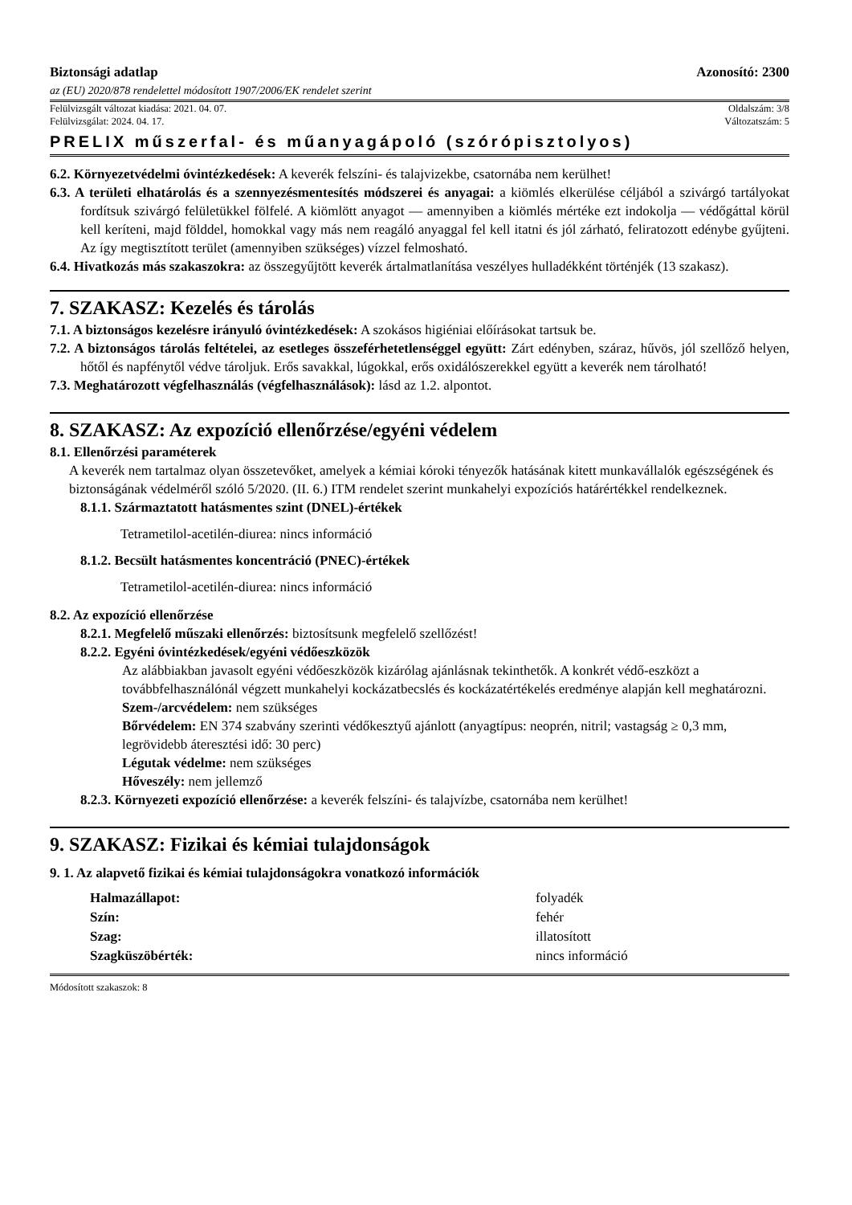Biztonsági adatlap Azonosító: 2300
az (EU) 2020/878 rendelettel módosított 1907/2006/EK rendelet szerint
Felülvizsgált változat kiadása: 2021. 04. 07. Oldalszám: 3/8
Felülvizsgálat: 2024. 04. 17. Változatszám: 5
PRELIX műszerfal- és műanyagápoló (szórópisztolyos)
6.2. Környezetvédelmi óvintézkedések: A keverék felszíni- és talajvizekbe, csatornába nem kerülhet!
6.3. A területi elhatárolás és a szennyezésmentesítés módszerei és anyagai: a kiömlés elkerülése céljából a szivárgó tartályokat fordítsuk szivárgó felületükkel fölfelé. A kiömlött anyagot — amennyiben a kiömlés mértéke ezt indokolja — védőgáttal körül kell keríteni, majd földdel, homokkal vagy más nem reagáló anyaggal fel kell itatni és jól zárható, feliratozott edénybe gyűjteni. Az így megtisztított terület (amennyiben szükséges) vízzel felmosható.
6.4. Hivatkozás más szakaszokra: az összegyűjtött keverék ártalmatlanítása veszélyes hulladékként történjék (13 szakasz).
7. SZAKASZ: Kezelés és tárolás
7.1. A biztonságos kezelésre irányuló óvintézkedések: A szokásos higiéniai előírásokat tartsuk be.
7.2. A biztonságos tárolás feltételei, az esetleges összeférhetetlenséggel együtt: Zárt edényben, száraz, hűvös, jól szellőző helyen, hőtől és napfénytől védve tároljuk. Erős savakkal, lúgokkal, erős oxidálószerekkel együtt a keverék nem tárolható!
7.3. Meghatározott végfelhasználás (végfelhasználások): lásd az 1.2. alpontot.
8. SZAKASZ: Az expozíció ellenőrzése/egyéni védelem
8.1. Ellenőrzési paraméterek
A keverék nem tartalmaz olyan összetevőket, amelyek a kémiai kóroki tényezők hatásának kitett munkavállalók egészségének és biztonságának védelméről szóló 5/2020. (II. 6.) ITM rendelet szerint munkahelyi expozíciós határértékkel rendelkeznek.
8.1.1. Származtatott hatásmentes szint (DNEL)-értékek
Tetrametilol-acetilén-diurea: nincs információ
8.1.2. Becsült hatásmentes koncentráció (PNEC)-értékek
Tetrametilol-acetilén-diurea: nincs információ
8.2. Az expozíció ellenőrzése
8.2.1. Megfelelő műszaki ellenőrzés: biztosítsunk megfelelő szellőzést!
8.2.2. Egyéni óvintézkedések/egyéni védőeszközök
Az alábbiakban javasolt egyéni védőeszközök kizárólag ajánlásnak tekinthetők. A konkrét védő-eszközt a továbbfelhasználónál végzett munkahelyi kockázatbecslés és kockázatértékelés eredménye alapján kell meghatározni.
Szem-/arcvédelem: nem szükséges
Bőrvédelem: EN 374 szabvány szerinti védőkesztyű ajánlott (anyagtípus: neoprén, nitril; vastagság ≥ 0,3 mm, legrövidebb áteresztési idő: 30 perc)
Légutak védelme: nem szükséges
Hőveszély: nem jellemző
8.2.3. Környezeti expozíció ellenőrzése: a keverék felszíni- és talajvízbe, csatornába nem kerülhet!
9. SZAKASZ: Fizikai és kémiai tulajdonságok
9. 1. Az alapvető fizikai és kémiai tulajdonságokra vonatkozó információk
| Halmazállapot: | folyadék |
| Szín: | fehér |
| Szag: | illatosított |
| Szagküszöbérték: | nincs információ |
Módosított szakaszok: 8